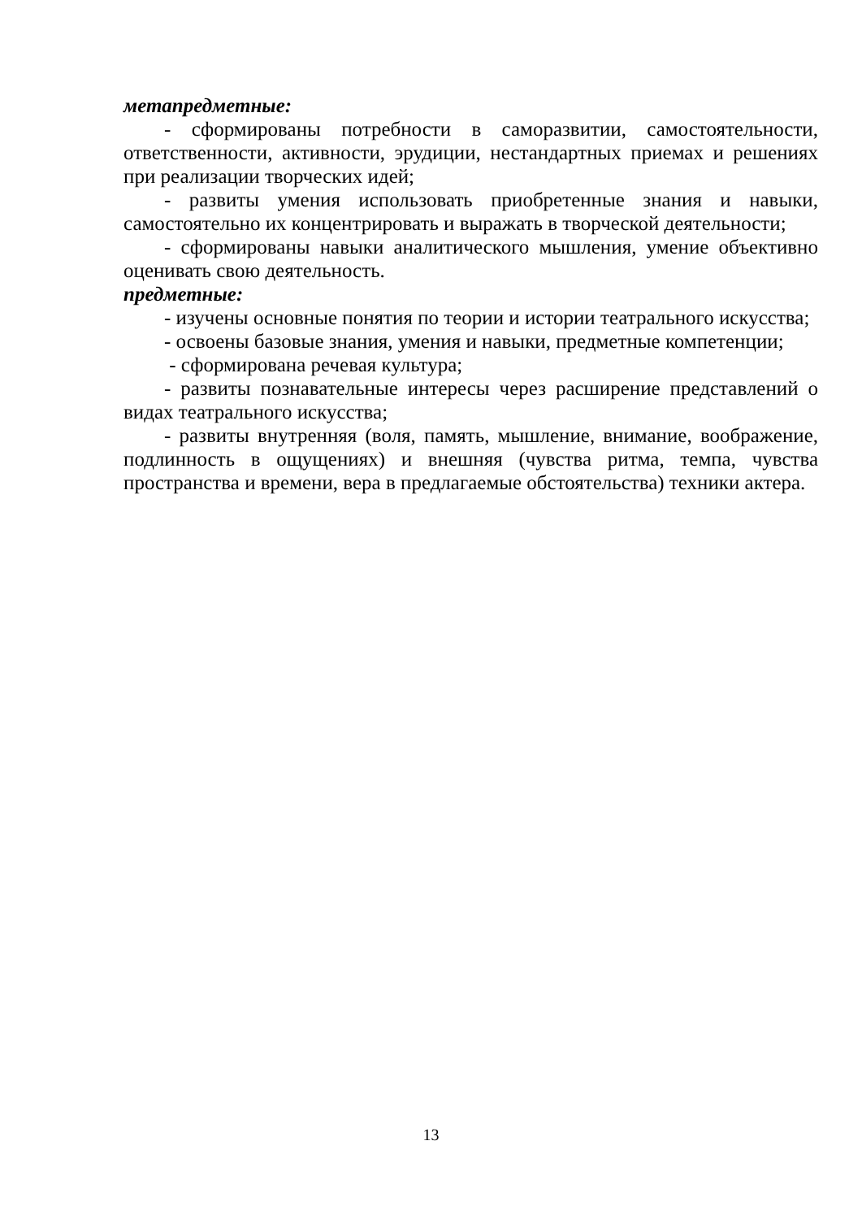метапредметные:
- сформированы потребности в саморазвитии, самостоятельности, ответственности, активности, эрудиции, нестандартных приемах и решениях при реализации творческих идей;
- развиты умения использовать приобретенные знания и навыки, самостоятельно их концентрировать и выражать в творческой деятельности;
- сформированы навыки аналитического мышления, умение объективно оценивать свою деятельность.
предметные:
- изучены основные понятия по теории и истории театрального искусства;
- освоены базовые знания, умения и навыки, предметные компетенции;
- сформирована речевая культура;
- развиты познавательные интересы через расширение представлений о видах театрального искусства;
- развиты внутренняя (воля, память, мышление, внимание, воображение, подлинность в ощущениях) и внешняя (чувства ритма, темпа, чувства пространства и времени, вера в предлагаемые обстоятельства) техники актера.
13